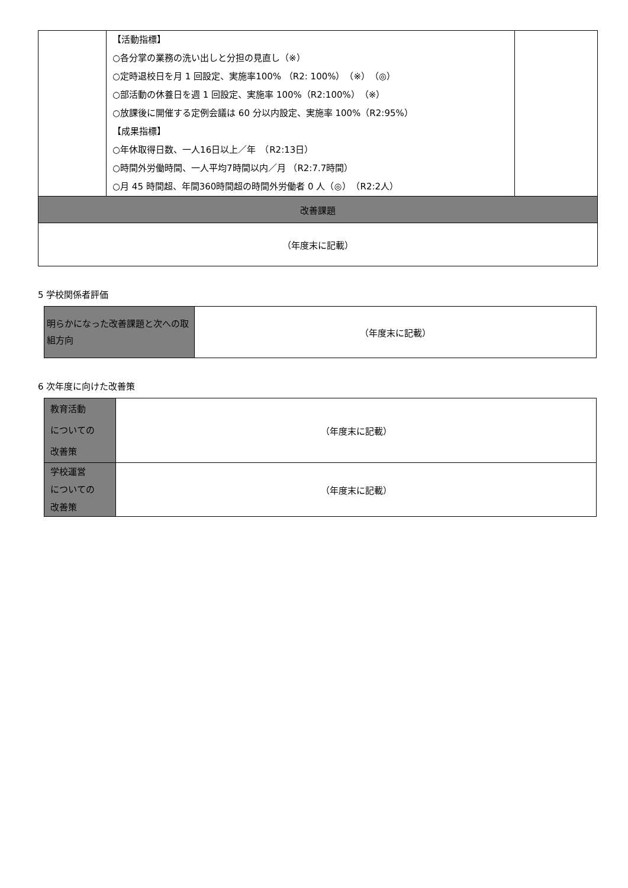| | 【活動指標】 ○各分掌の業務の洗い出しと分担の見直し（※） ○定時退校日を月 1 回設定、実施率100% （R2: 100%）（※）（◎） ○部活動の休養日を週 1 回設定、実施率 100%（R2:100%）（※） ○放課後に開催する定例会議は 60 分以内設定、実施率 100%（R2:95%） 【成果指標】 ○年休取得日数、一人16日以上／年 （R2:13日） ○時間外労働時間、一人平均7時間以内／月 （R2:7.7時間） ○月 45 時間超、年間360時間超の時間外労働者 0 人（◎） （R2:2人） | |
| 改善課題 | | |
| （年度末に記載） | | |
5 学校関係者評価
| 明らかになった改善課題と次への取組方向 | （年度末に記載） |
6 次年度に向けた改善策
| 教育活動 についての 改善策 | （年度末に記載） |
| 学校運営 についての 改善策 | （年度末に記載） |